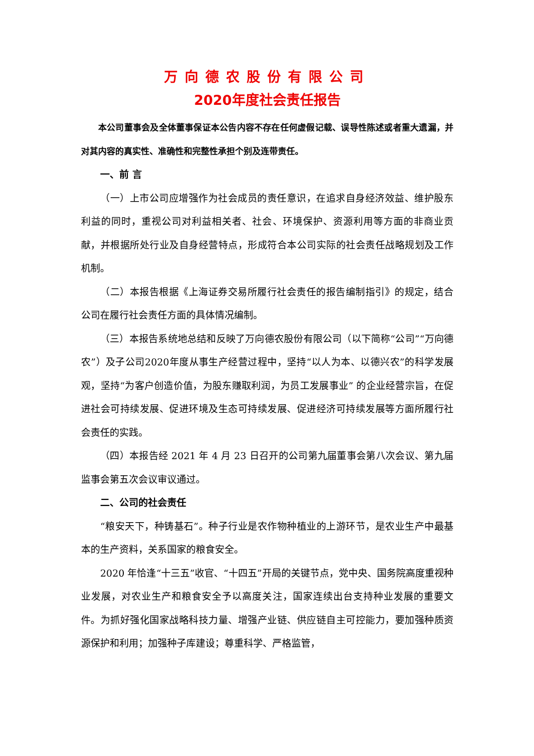万向德农股份有限公司
2020年度社会责任报告
本公司董事会及全体董事保证本公告内容不存在任何虚假记载、误导性陈述或者重大遗漏，并对其内容的真实性、准确性和完整性承担个别及连带责任。
一、前 言
（一）上市公司应增强作为社会成员的责任意识，在追求自身经济效益、维护股东利益的同时，重视公司对利益相关者、社会、环境保护、资源利用等方面的非商业贡献，并根据所处行业及自身经营特点，形成符合本公司实际的社会责任战略规划及工作机制。
（二）本报告根据《上海证券交易所履行社会责任的报告编制指引》的规定，结合公司在履行社会责任方面的具体情况编制。
（三）本报告系统地总结和反映了万向德农股份有限公司（以下简称“公司”“万向德农”）及子公司2020年度从事生产经营过程中，坚持“以人为本、以德兴农”的科学发展观，坚持“为客户创造价值，为股东赚取利润，为员工发展事业” 的企业经营宗旨，在促进社会可持续发展、促进环境及生态可持续发展、促进经济可持续发展等方面所履行社会责任的实践。
（四）本报告经 2021 年 4 月 23 日召开的公司第九届董事会第八次会议、第九届监事会第五次会议审议通过。
二、公司的社会责任
“粮安天下，种铸基石”。种子行业是农作物种植业的上游环节，是农业生产中最基本的生产资料，关系国家的粮食安全。
2020 年恰逢“十三五”收官、“十四五”开局的关键节点，党中央、国务院高度重视种业发展，对农业生产和粮食安全予以高度关注，国家连续出台支持种业发展的重要文件。为抓好强化国家战略科技力量、增强产业链、供应链自主可控能力，要加强种质资源保护和利用；加强种子库建设；尊重科学、严格监管，